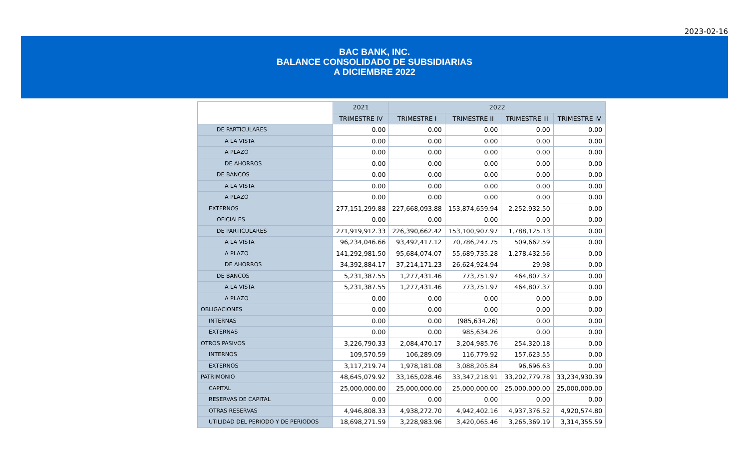2023-02-16
BAC BANK, INC.
BALANCE CONSOLIDADO DE SUBSIDIARIAS
A DICIEMBRE 2022
| | 2021 | 2022 | | | |
| --- | --- | --- | --- | --- | --- |
| | TRIMESTRE IV | TRIMESTRE I | TRIMESTRE II | TRIMESTRE III | TRIMESTRE IV |
| DE PARTICULARES | 0.00 | 0.00 | 0.00 | 0.00 | 0.00 |
| A LA VISTA | 0.00 | 0.00 | 0.00 | 0.00 | 0.00 |
| A PLAZO | 0.00 | 0.00 | 0.00 | 0.00 | 0.00 |
| DE AHORROS | 0.00 | 0.00 | 0.00 | 0.00 | 0.00 |
| DE BANCOS | 0.00 | 0.00 | 0.00 | 0.00 | 0.00 |
| A LA VISTA | 0.00 | 0.00 | 0.00 | 0.00 | 0.00 |
| A PLAZO | 0.00 | 0.00 | 0.00 | 0.00 | 0.00 |
| EXTERNOS | 277,151,299.88 | 227,668,093.88 | 153,874,659.94 | 2,252,932.50 | 0.00 |
| OFICIALES | 0.00 | 0.00 | 0.00 | 0.00 | 0.00 |
| DE PARTICULARES | 271,919,912.33 | 226,390,662.42 | 153,100,907.97 | 1,788,125.13 | 0.00 |
| A LA VISTA | 96,234,046.66 | 93,492,417.12 | 70,786,247.75 | 509,662.59 | 0.00 |
| A PLAZO | 141,292,981.50 | 95,684,074.07 | 55,689,735.28 | 1,278,432.56 | 0.00 |
| DE AHORROS | 34,392,884.17 | 37,214,171.23 | 26,624,924.94 | 29.98 | 0.00 |
| DE BANCOS | 5,231,387.55 | 1,277,431.46 | 773,751.97 | 464,807.37 | 0.00 |
| A LA VISTA | 5,231,387.55 | 1,277,431.46 | 773,751.97 | 464,807.37 | 0.00 |
| A PLAZO | 0.00 | 0.00 | 0.00 | 0.00 | 0.00 |
| OBLIGACIONES | 0.00 | 0.00 | 0.00 | 0.00 | 0.00 |
| INTERNAS | 0.00 | 0.00 | (985,634.26) | 0.00 | 0.00 |
| EXTERNAS | 0.00 | 0.00 | 985,634.26 | 0.00 | 0.00 |
| OTROS PASIVOS | 3,226,790.33 | 2,084,470.17 | 3,204,985.76 | 254,320.18 | 0.00 |
| INTERNOS | 109,570.59 | 106,289.09 | 116,779.92 | 157,623.55 | 0.00 |
| EXTERNOS | 3,117,219.74 | 1,978,181.08 | 3,088,205.84 | 96,696.63 | 0.00 |
| PATRIMONIO | 48,645,079.92 | 33,165,028.46 | 33,347,218.91 | 33,202,779.78 | 33,234,930.39 |
| CAPITAL | 25,000,000.00 | 25,000,000.00 | 25,000,000.00 | 25,000,000.00 | 25,000,000.00 |
| RESERVAS DE CAPITAL | 0.00 | 0.00 | 0.00 | 0.00 | 0.00 |
| OTRAS RESERVAS | 4,946,808.33 | 4,938,272.70 | 4,942,402.16 | 4,937,376.52 | 4,920,574.80 |
| UTILIDAD DEL PERIODO Y DE PERIODOS | 18,698,271.59 | 3,228,983.96 | 3,420,065.46 | 3,265,369.19 | 3,314,355.59 |